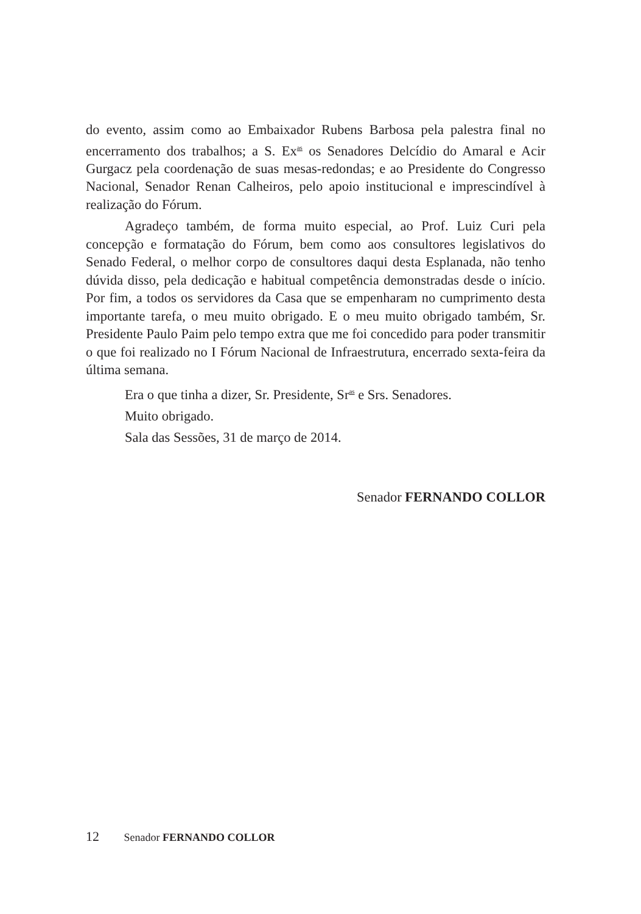do evento, assim como ao Embaixador Rubens Barbosa pela palestra final no encerramento dos trabalhos; a S. Ex<sup>as</sup> os Senadores Delcídio do Amaral e Acir Gurgacz pela coordenação de suas mesas-redondas; e ao Presidente do Congresso Nacional, Senador Renan Calheiros, pelo apoio institucional e imprescindível à realização do Fórum.
Agradeço também, de forma muito especial, ao Prof. Luiz Curi pela concepção e formatação do Fórum, bem como aos consultores legislativos do Senado Federal, o melhor corpo de consultores daqui desta Esplanada, não tenho dúvida disso, pela dedicação e habitual competência demonstradas desde o início. Por fim, a todos os servidores da Casa que se empenharam no cumprimento desta importante tarefa, o meu muito obrigado. E o meu muito obrigado também, Sr. Presidente Paulo Paim pelo tempo extra que me foi concedido para poder transmitir o que foi realizado no I Fórum Nacional de Infraestrutura, encerrado sexta-feira da última semana.
Era o que tinha a dizer, Sr. Presidente, Sr<sup>as</sup> e Srs. Senadores.
Muito obrigado.
Sala das Sessões, 31 de março de 2014.
Senador FERNANDO COLLOR
12 Senador FERNANDO COLLOR